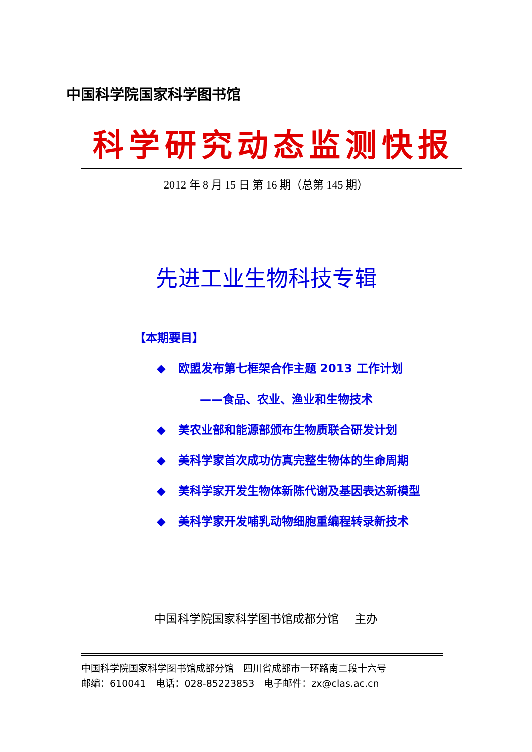中国科学院国家科学图书馆
科学研究动态监测快报
2012 年 8 月 15 日 第 16 期（总第 145 期）
先进工业生物科技专辑
【本期要目】
◆ 欧盟发布第七框架合作主题 2013 工作计划
——食品、农业、渔业和生物技术
◆ 美农业部和能源部颁布生物质联合研发计划
◆ 美科学家首次成功仿真完整生物体的生命周期
◆ 美科学家开发生物体新陈代谢及基因表达新模型
◆ 美科学家开发哺乳动物细胞重编程转录新技术
中国科学院国家科学图书馆成都分馆　 主办
中国科学院国家科学图书馆成都分馆　四川省成都市一环路南二段十六号
邮编：610041　电话：028-85223853　电子邮件：zx@clas.ac.cn